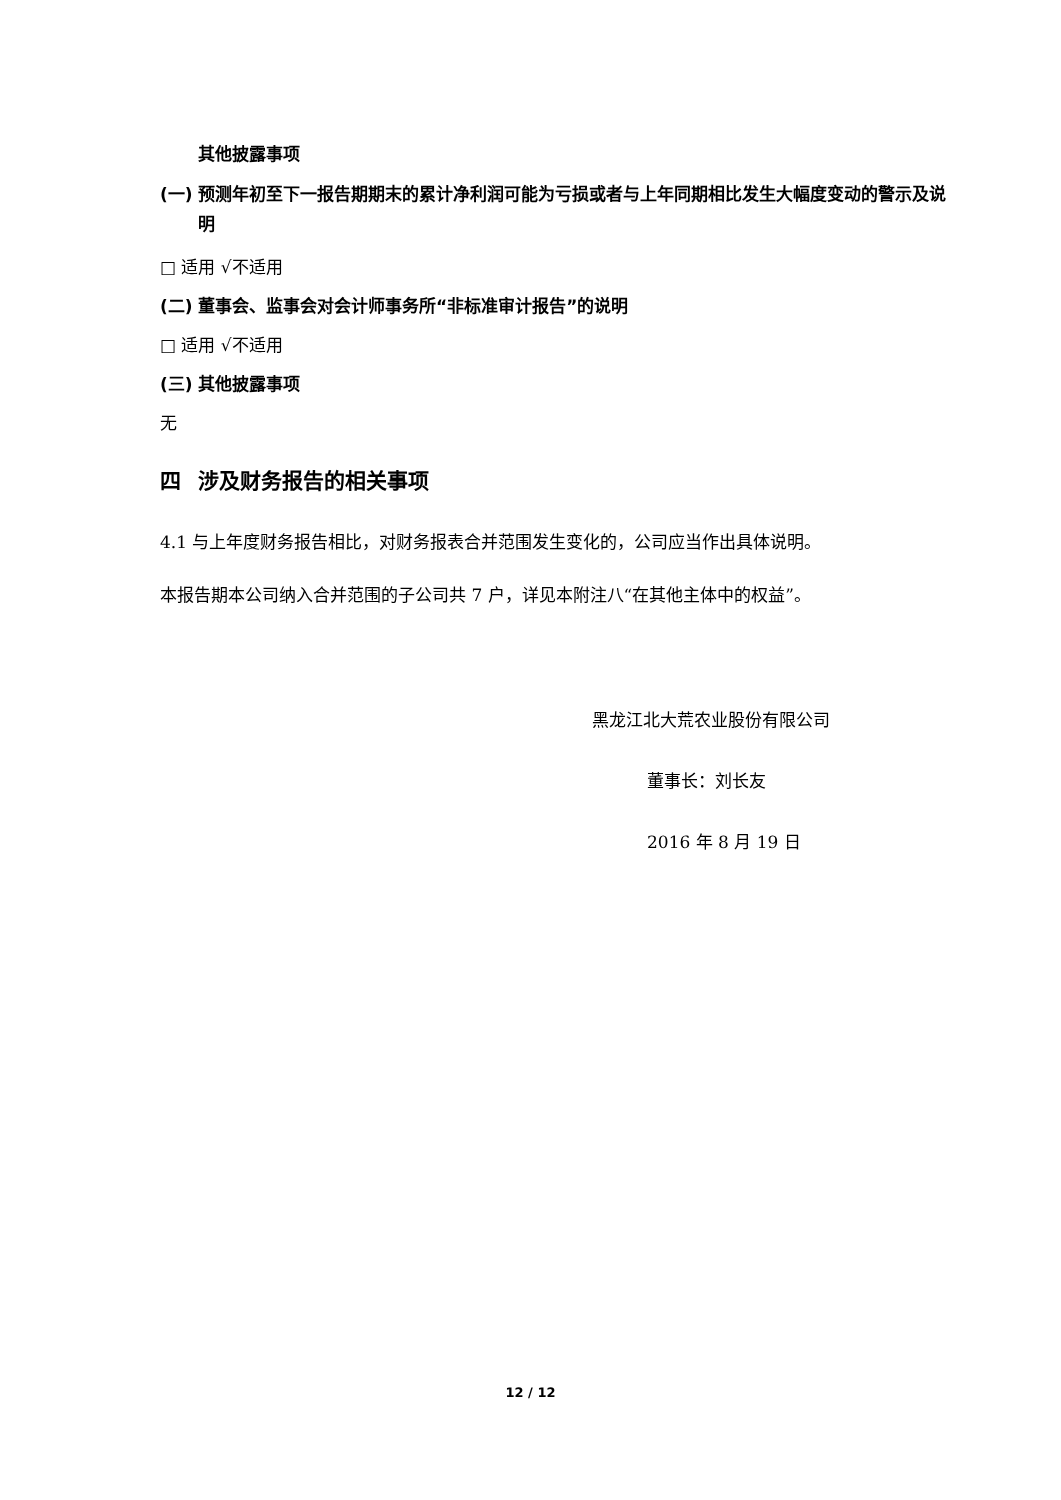其他披露事项
(一) 预测年初至下一报告期期末的累计净利润可能为亏损或者与上年同期相比发生大幅度变动的警示及说明
□ 适用 √不适用
(二) 董事会、监事会对会计师事务所“非标准审计报告”的说明
□ 适用 √不适用
(三) 其他披露事项
无
四 涉及财务报告的相关事项
4.1 与上年度财务报告相比，对财务报表合并范围发生变化的，公司应当作出具体说明。
本报告期本公司纳入合并范围的子公司共 7 户，详见本附注八“在其他主体中的权益”。
黑龙江北大荒农业股份有限公司
董事长：刘长友
2016 年 8 月 19 日
12 / 12